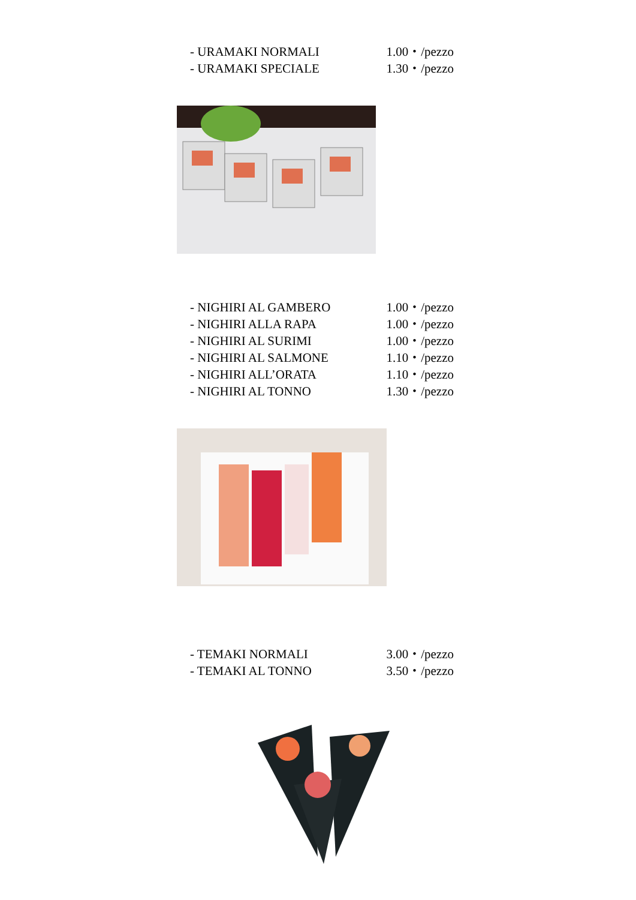- URAMAKI NORMALI 1.00・/pezzo
- URAMAKI SPECIALE 1.30・/pezzo
- NIGHIRI AL GAMBERO 1.00・/pezzo
- NIGHIRI ALLA RAPA 1.00・/pezzo
- NIGHIRI AL SURIMI 1.00・/pezzo
- NIGHIRI AL SALMONE 1.10・/pezzo
- NIGHIRI ALL’ORATA 1.10・/pezzo
- NIGHIRI AL TONNO 1.30・/pezzo
- TEMAKI NORMALI 3.00・/pezzo
- TEMAKI AL TONNO 3.50・/pezzo